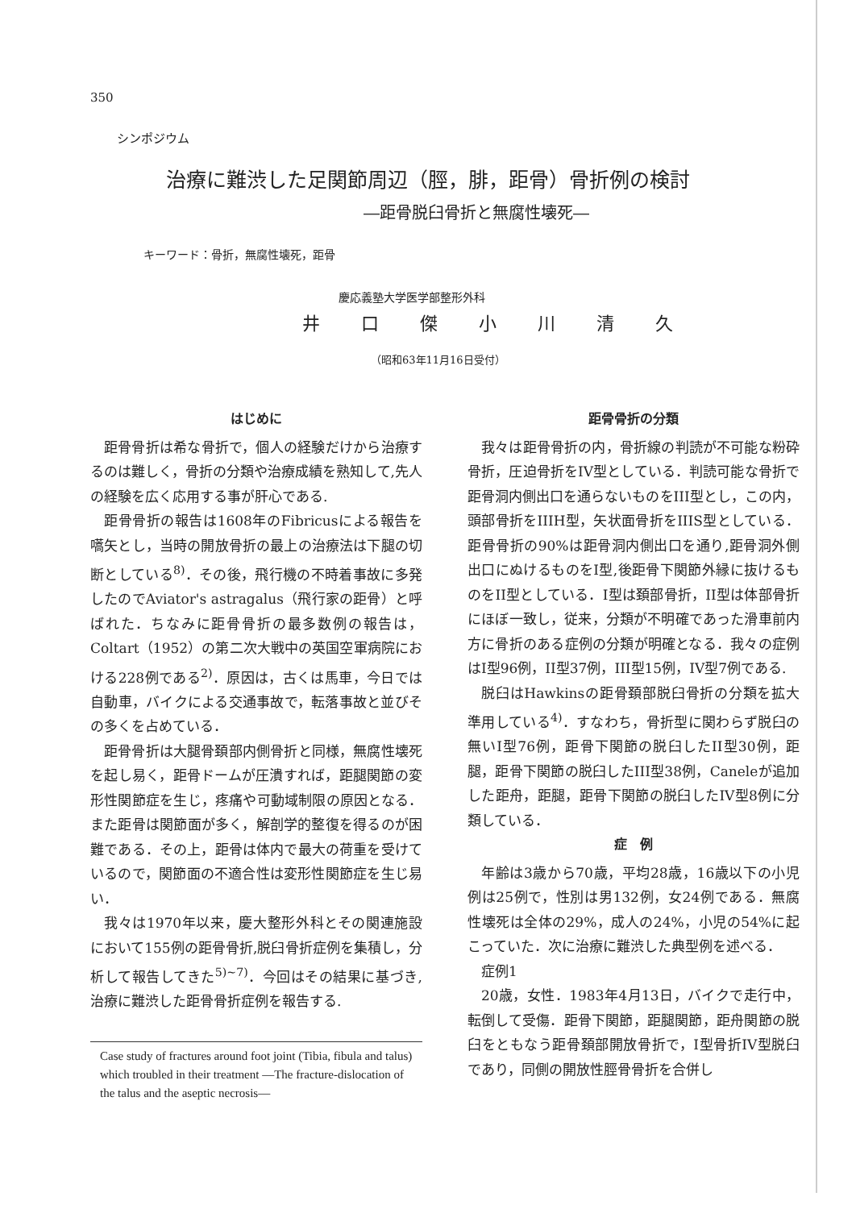350
シンポジウム
治療に難渋した足関節周辺（脛，腓，距骨）骨折例の検討
―距骨脱臼骨折と無腐性壊死―
キーワード：骨折，無腐性壊死，距骨
慶応義塾大学医学部整形外科
井 口 傑 小 川 清 久
（昭和63年11月16日受付）
はじめに
距骨骨折は希な骨折で，個人の経験だけから治療するのは難しく，骨折の分類や治療成績を熟知して,先人の経験を広く応用する事が肝心である.
距骨骨折の報告は1608年のFibricusによる報告を嚆矢とし，当時の開放骨折の最上の治療法は下腿の切断としている<sup>8)</sup>．その後，飛行機の不時着事故に多発したのでAviator's astragalus（飛行家の距骨）と呼ばれた．ちなみに距骨骨折の最多数例の報告は，Coltart（1952）の第二次大戦中の英国空軍病院における228例である<sup>2)</sup>．原因は，古くは馬車，今日では自動車，バイクによる交通事故で，転落事故と並びその多くを占めている．
距骨骨折は大腿骨頚部内側骨折と同様，無腐性壊死を起し易く，距骨ドームが圧潰すれば，距腿関節の変形性関節症を生じ，疼痛や可動域制限の原因となる．また距骨は関節面が多く，解剖学的整復を得るのが困難である．その上，距骨は体内で最大の荷重を受けているので，関節面の不適合性は変形性関節症を生じ易い．
我々は1970年以来，慶大整形外科とその関連施設において155例の距骨骨折,脱臼骨折症例を集積し，分析して報告してきた<sup>5)~7)</sup>．今回はその結果に基づき,治療に難渋した距骨骨折症例を報告する.
Case study of fractures around foot joint (Tibia, fibula and talus) which troubled in their treatment —The fracture-dislocation of the talus and the aseptic necrosis—
距骨骨折の分類
我々は距骨骨折の内，骨折線の判読が不可能な粉砕骨折，圧迫骨折をIV型としている．判読可能な骨折で距骨洞内側出口を通らないものをIII型とし，この内，頭部骨折をIIIH型，矢状面骨折をIIIS型としている．距骨骨折の90%は距骨洞内側出口を通り,距骨洞外側出口にぬけるものをI型,後距骨下関節外縁に抜けるものをII型としている．I型は頚部骨折，II型は体部骨折にほぼ一致し，従来，分類が不明確であった滑車前内方に骨折のある症例の分類が明確となる．我々の症例はI型96例，II型37例，III型15例，IV型7例である.
脱臼はHawkinsの距骨頚部脱臼骨折の分類を拡大準用している<sup>4)</sup>．すなわち，骨折型に関わらず脱臼の無いI型76例，距骨下関節の脱臼したII型30例，距腿，距骨下関節の脱臼したIII型38例，Caneleが追加した距舟，距腿，距骨下関節の脱臼したIV型8例に分類している．
症　例
年齢は3歳から70歳，平均28歳，16歳以下の小児例は25例で，性別は男132例，女24例である．無腐性壊死は全体の29%，成人の24%，小児の54%に起こっていた．次に治療に難渋した典型例を述べる．
症例1
20歳，女性．1983年4月13日，バイクで走行中，転倒して受傷．距骨下関節，距腿関節，距舟関節の脱臼をともなう距骨頚部開放骨折で，I型骨折IV型脱臼であり，同側の開放性脛骨骨折を合併し